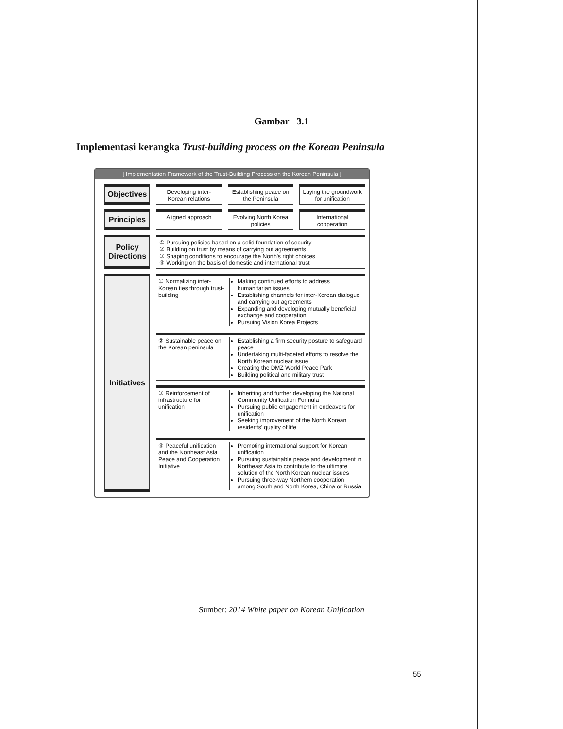Gambar 3.1
Implementasi kerangka Trust-building process on the Korean Peninsula
[ Implementation Framework of the Trust-Building Process on the Korean Peninsula ]
Objectives
Developing inter-Korean relations
Establishing peace on the Peninsula
Laying the groundwork for unification
Principles
Aligned approach Evolving North Korea policies International cooperation
Policy Directions
① Pursuing policies based on a solid foundation of security
② Building on trust by means of carrying out agreements
③ Shaping conditions to encourage the North's right choices
④ Working on the basis of domestic and international trust
Initiatives
① Normalizing inter-Korean ties through trust-building
Making continued efforts to address humanitarian issues
Establishing channels for inter-Korean dialogue and carrying out agreements
Expanding and developing mutually beneficial exchange and cooperation
Pursuing Vision Korea Projects
② Sustainable peace on the Korean peninsula
Establishing a firm security posture to safeguard peace
Undertaking multi-faceted efforts to resolve the North Korean nuclear issue
Creating the DMZ World Peace Park
Building political and military trust
③ Reinforcement of infrastructure for unification
Inheriting and further developing the National Community Unification Formula
Pursuing public engagement in endeavors for unification
Seeking improvement of the North Korean residents' quality of life
④ Peaceful unification and the Northeast Asia Peace and Cooperation Initiative
Promoting international support for Korean unification
Pursuing sustainable peace and development in Northeast Asia to contribute to the ultimate solution of the North Korean nuclear issues
Pursuing three-way Northern cooperation among South and North Korea, China or Russia
Sumber: 2014 White paper on Korean Unification
55